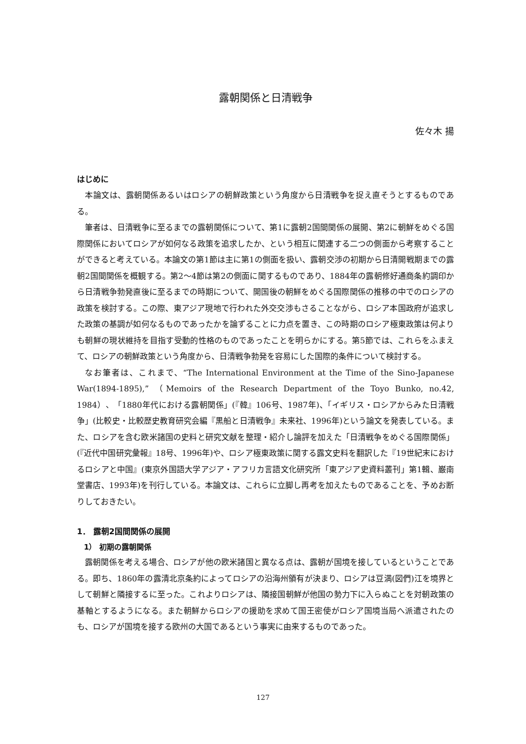露朝関係と日清戦争
佐々木 揚
はじめに
本論文は、露朝関係あるいはロシアの朝鮮政策という角度から日清戦争を捉え直そうとするものである。
筆者は、日清戦争に至るまでの露朝関係について、第1に露朝2国間関係の展開、第2に朝鮮をめぐる国際関係においてロシアが如何なる政策を追求したか、という相互に関連する二つの側面から考察することができると考えている。本論文の第1節は主に第1の側面を扱い、露朝交渉の初期から日清開戦期までの露朝2国間関係を概観する。第2～4節は第2の側面に関するものであり、1884年の露朝修好通商条約調印から日清戦争勃発直後に至るまでの時期について、開国後の朝鮮をめぐる国際関係の推移の中でのロシアの政策を検討する。この際、東アジア現地で行われた外交交渉もさることながら、ロシア本国政府が追求した政策の基調が如何なるものであったかを論ずることに力点を置き、この時期のロシア極東政策は何よりも朝鮮の現状維持を目指す受動的性格のものであったことを明らかにする。第5節では、これらをふまえて、ロシアの朝鮮政策という角度から、日清戦争勃発を容易にした国際的条件について検討する。
なお筆者は、これまで、“The International Environment at the Time of the Sino-Japanese War(1894-1895),” （Memoirs of the Research Department of the Toyo Bunko, no.42, 1984）、「1880年代における露朝関係」(『韓』106号、1987年)、「イギリス・ロシアからみた日清戦争」(比較史・比較歴史教育研究会編『黒船と日清戦争』未来社、1996年)という論文を発表している。また、ロシアを含む欧米諸国の史料と研究文献を整理・紹介し論評を加えた「日清戦争をめぐる国際関係」(『近代中国研究彙報』18号、1996年)や、ロシア極東政策に関する露文史料を翻訳した『19世紀末におけるロシアと中国』(東京外国語大学アジア・アフリカ言語文化研究所「東アジア史資料叢刊」第1輯、巌南堂書店、1993年)を刊行している。本論文は、これらに立脚し再考を加えたものであることを、予めお断りしておきたい。
1． 露朝2国間関係の展開
1） 初期の露朝関係
露朝関係を考える場合、ロシアが他の欧米諸国と異なる点は、露朝が国境を接しているということである。即ち、1860年の露清北京条約によってロシアの沿海州領有が決まり、ロシアは豆満(図們)江を境界として朝鮮と隣接するに至った。これよりロシアは、隣接国朝鮮が他国の勢力下に入らぬことを対朝政策の基軸とするようになる。また朝鮮からロシアの援助を求めて国王密使がロシア国境当局へ派遣されたのも、ロシアが国境を接する欧州の大国であるという事実に由来するものであった。
127